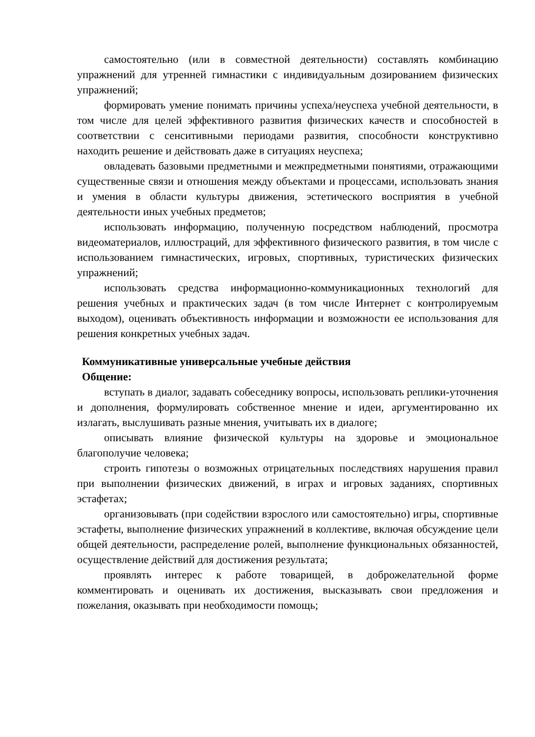самостоятельно (или в совместной деятельности) составлять комбинацию упражнений для утренней гимнастики с индивидуальным дозированием физических упражнений;
формировать умение понимать причины успеха/неуспеха учебной деятельности, в том числе для целей эффективного развития физических качеств и способностей в соответствии с сенситивными периодами развития, способности конструктивно находить решение и действовать даже в ситуациях неуспеха;
овладевать базовыми предметными и межпредметными понятиями, отражающими существенные связи и отношения между объектами и процессами, использовать знания и умения в области культуры движения, эстетического восприятия в учебной деятельности иных учебных предметов;
использовать информацию, полученную посредством наблюдений, просмотра видеоматериалов, иллюстраций, для эффективного физического развития, в том числе с использованием гимнастических, игровых, спортивных, туристических физических упражнений;
использовать средства информационно-коммуникационных технологий для решения учебных и практических задач (в том числе Интернет с контролируемым выходом), оценивать объективность информации и возможности ее использования для решения конкретных учебных задач.
Коммуникативные универсальные учебные действия
Общение:
вступать в диалог, задавать собеседнику вопросы, использовать реплики-уточнения и дополнения, формулировать собственное мнение и идеи, аргументированно их излагать, выслушивать разные мнения, учитывать их в диалоге;
описывать влияние физической культуры на здоровье и эмоциональное благополучие человека;
строить гипотезы о возможных отрицательных последствиях нарушения правил при выполнении физических движений, в играх и игровых заданиях, спортивных эстафетах;
организовывать (при содействии взрослого или самостоятельно) игры, спортивные эстафеты, выполнение физических упражнений в коллективе, включая обсуждение цели общей деятельности, распределение ролей, выполнение функциональных обязанностей, осуществление действий для достижения результата;
проявлять интерес к работе товарищей, в доброжелательной форме комментировать и оценивать их достижения, высказывать свои предложения и пожелания, оказывать при необходимости помощь;